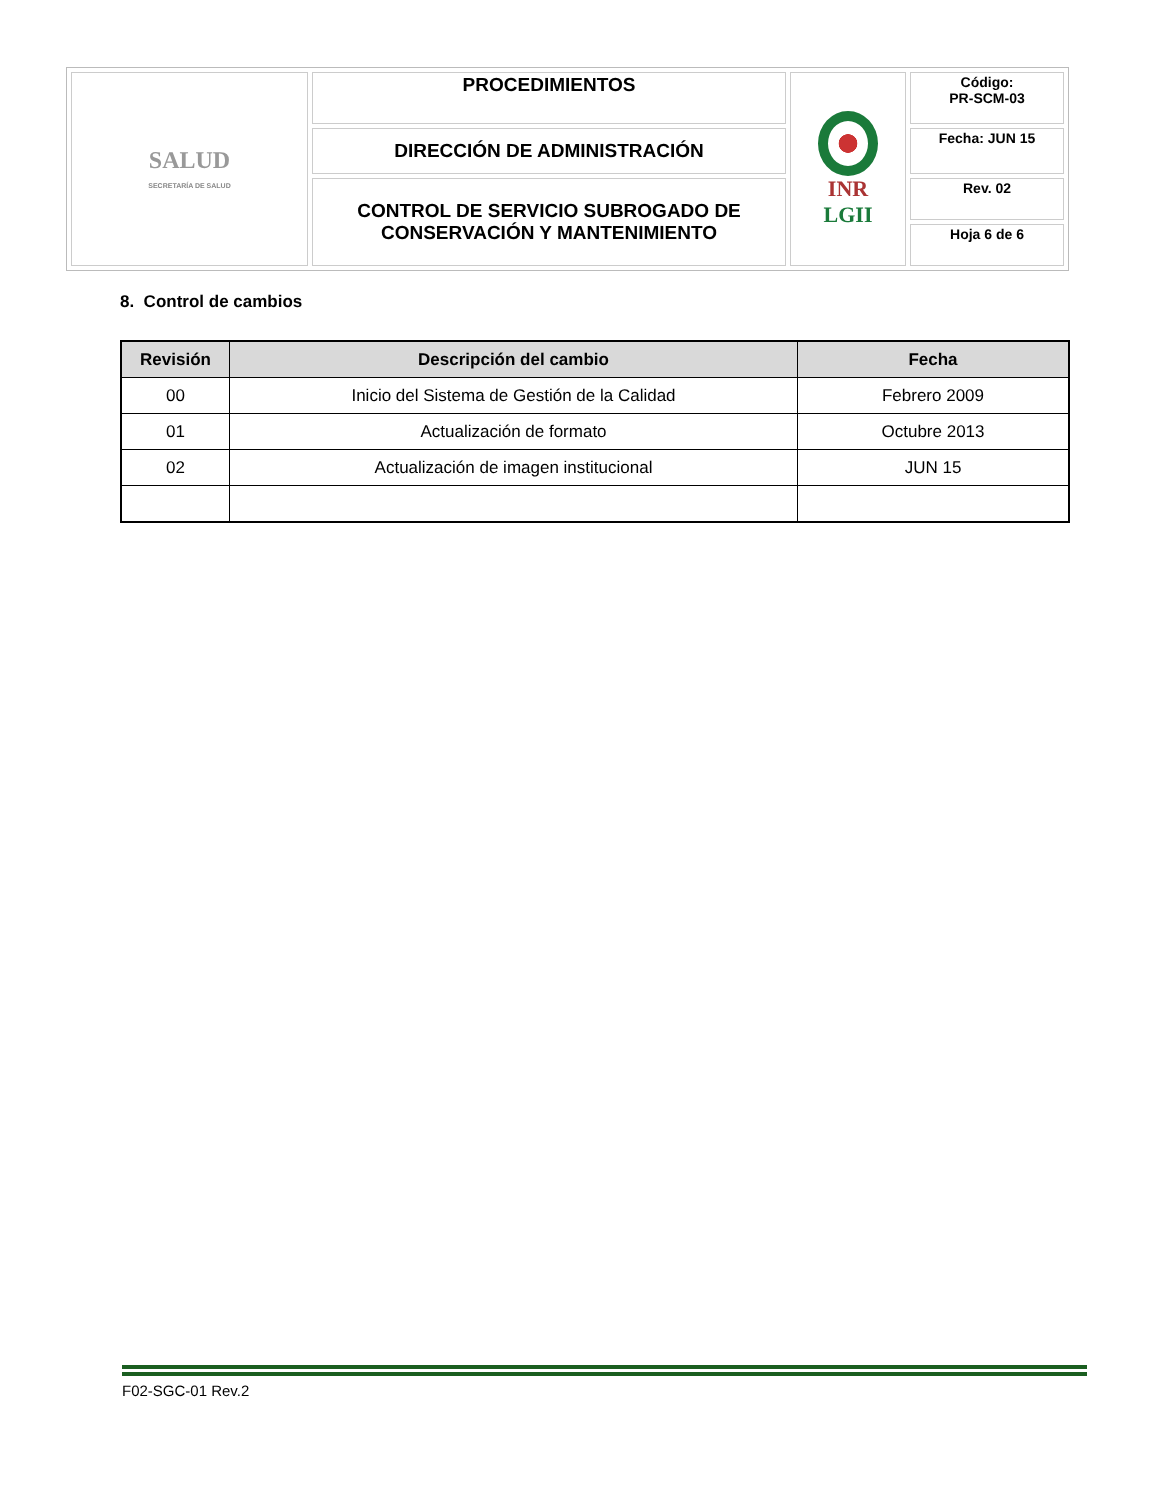| SALUD SECRETARÍA DE SALUD | PROCEDIMIENTOS | INR LGII | Código: PR-SCM-03 |
| | DIRECCIÓN DE ADMINISTRACIÓN | | Fecha: JUN 15 |
| | CONTROL DE SERVICIO SUBROGADO DE CONSERVACIÓN Y MANTENIMIENTO | | Rev. 02 |
| | | | Hoja 6 de 6 |
8. Control de cambios
| Revisión | Descripción del cambio | Fecha |
| --- | --- | --- |
| 00 | Inicio del Sistema de Gestión de la Calidad | Febrero 2009 |
| 01 | Actualización de formato | Octubre 2013 |
| 02 | Actualización de imagen institucional | JUN 15 |
F02-SGC-01 Rev.2